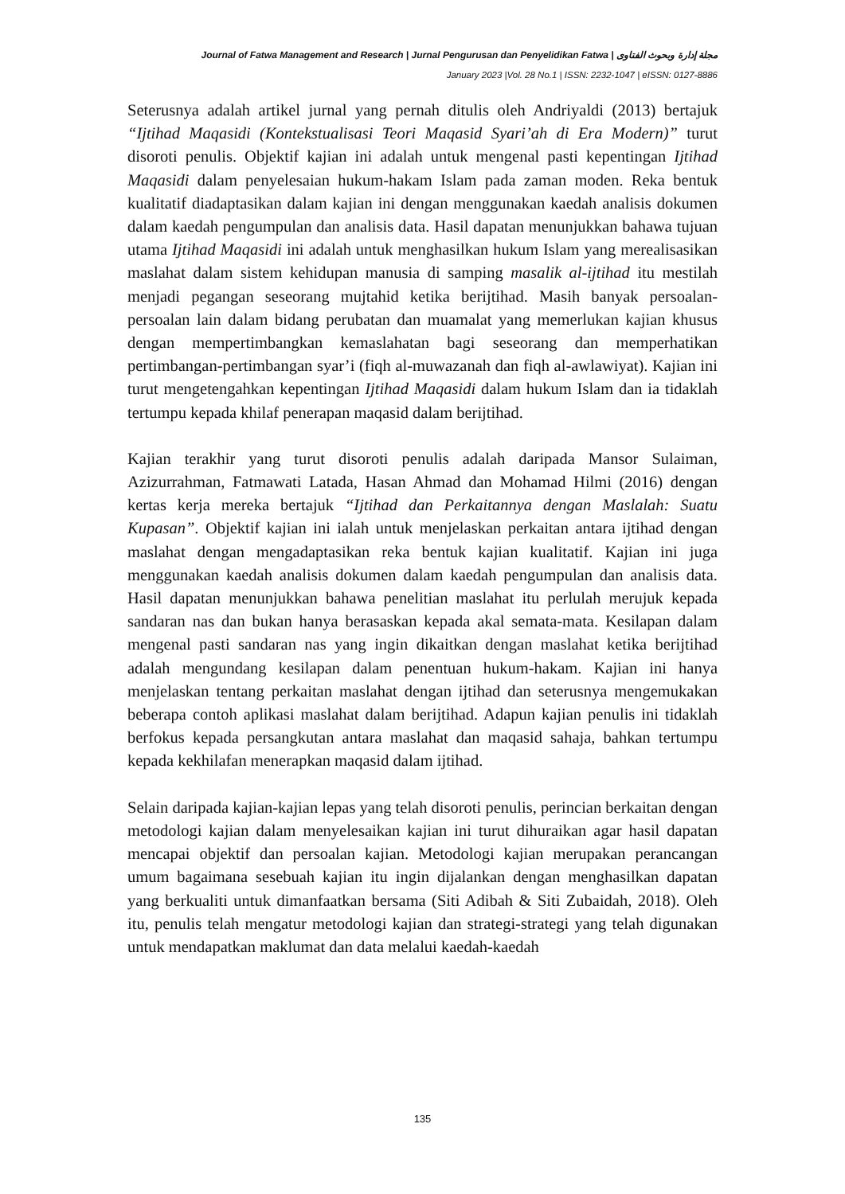Journal of Fatwa Management and Research | Jurnal Pengurusan dan Penyelidikan Fatwa | مجلة إدارة وبحوث الفتاوى
January 2023 |Vol. 28 No.1 | ISSN: 2232-1047 | eISSN: 0127-8886
Seterusnya adalah artikel jurnal yang pernah ditulis oleh Andriyaldi (2013) bertajuk “Ijtihad Maqasidi (Kontekstualisasi Teori Maqasid Syari’ah di Era Modern)” turut disoroti penulis. Objektif kajian ini adalah untuk mengenal pasti kepentingan Ijtihad Maqasidi dalam penyelesaian hukum-hakam Islam pada zaman moden. Reka bentuk kualitatif diadaptasikan dalam kajian ini dengan menggunakan kaedah analisis dokumen dalam kaedah pengumpulan dan analisis data. Hasil dapatan menunjukkan bahawa tujuan utama Ijtihad Maqasidi ini adalah untuk menghasilkan hukum Islam yang merealisasikan maslahat dalam sistem kehidupan manusia di samping masalik al-ijtihad itu mestilah menjadi pegangan seseorang mujtahid ketika berijtihad. Masih banyak persoalan-persoalan lain dalam bidang perubatan dan muamalat yang memerlukan kajian khusus dengan mempertimbangkan kemaslahatan bagi seseorang dan memperhatikan pertimbangan-pertimbangan syar’i (fiqh al-muwazanah dan fiqh al-awlawiyat). Kajian ini turut mengetengahkan kepentingan Ijtihad Maqasidi dalam hukum Islam dan ia tidaklah tertumpu kepada khilaf penerapan maqasid dalam berijtihad.
Kajian terakhir yang turut disoroti penulis adalah daripada Mansor Sulaiman, Azizurrahman, Fatmawati Latada, Hasan Ahmad dan Mohamad Hilmi (2016) dengan kertas kerja mereka bertajuk “Ijtihad dan Perkaitannya dengan Maslalah: Suatu Kupasan”. Objektif kajian ini ialah untuk menjelaskan perkaitan antara ijtihad dengan maslahat dengan mengadaptasikan reka bentuk kajian kualitatif. Kajian ini juga menggunakan kaedah analisis dokumen dalam kaedah pengumpulan dan analisis data. Hasil dapatan menunjukkan bahawa penelitian maslahat itu perlulah merujuk kepada sandaran nas dan bukan hanya berasaskan kepada akal semata-mata. Kesilapan dalam mengenal pasti sandaran nas yang ingin dikaitkan dengan maslahat ketika berijtihad adalah mengundang kesilapan dalam penentuan hukum-hakam. Kajian ini hanya menjelaskan tentang perkaitan maslahat dengan ijtihad dan seterusnya mengemukakan beberapa contoh aplikasi maslahat dalam berijtihad. Adapun kajian penulis ini tidaklah berfokus kepada persangkutan antara maslahat dan maqasid sahaja, bahkan tertumpu kepada kekhilafan menerapkan maqasid dalam ijtihad.
Selain daripada kajian-kajian lepas yang telah disoroti penulis, perincian berkaitan dengan metodologi kajian dalam menyelesaikan kajian ini turut dihuraikan agar hasil dapatan mencapai objektif dan persoalan kajian. Metodologi kajian merupakan perancangan umum bagaimana sesebuah kajian itu ingin dijalankan dengan menghasilkan dapatan yang berkualiti untuk dimanfaatkan bersama (Siti Adibah & Siti Zubaidah, 2018). Oleh itu, penulis telah mengatur metodologi kajian dan strategi-strategi yang telah digunakan untuk mendapatkan maklumat dan data melalui kaedah-kaedah
135